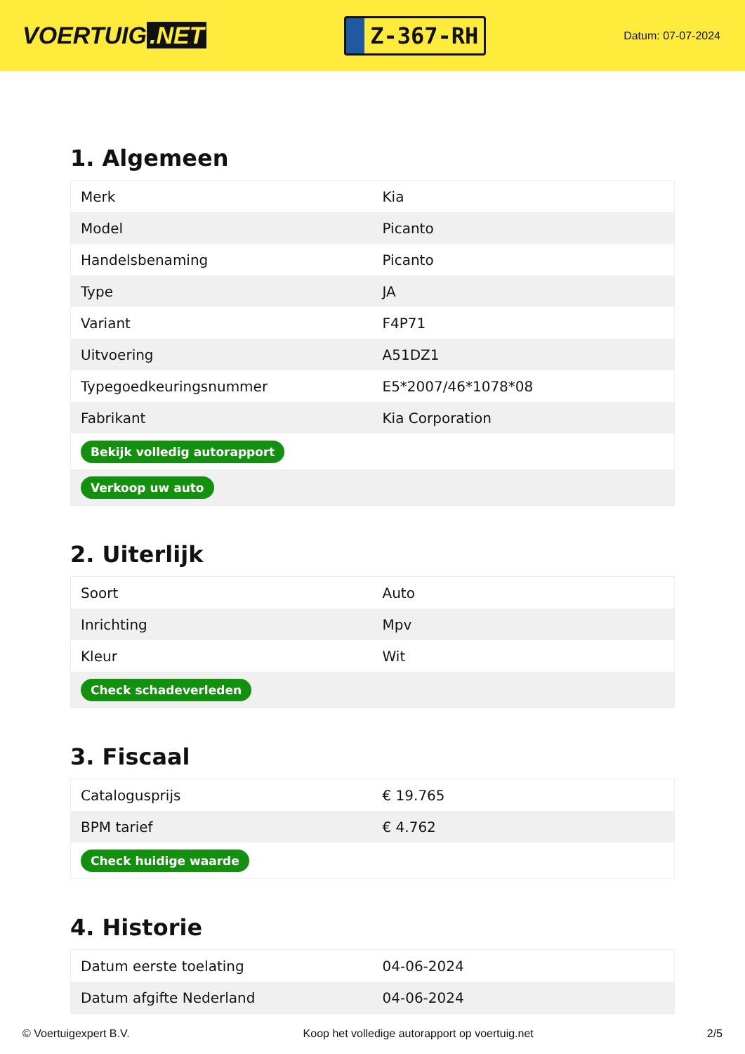VOERTUIG.NET
Z-367-RH
Datum: 07-07-2024
1. Algemeen
| Merk | Kia |
| Model | Picanto |
| Handelsbenaming | Picanto |
| Type | JA |
| Variant | F4P71 |
| Uitvoering | A51DZ1 |
| Typegoedkeuringsnummer | E5*2007/46*1078*08 |
| Fabrikant | Kia Corporation |
| Bekijk volledig autorapport | |
| Verkoop uw auto | |
2. Uiterlijk
| Soort | Auto |
| Inrichting | Mpv |
| Kleur | Wit |
| Check schadeverleden | |
3. Fiscaal
| Catalogusprijs | € 19.765 |
| BPM tarief | € 4.762 |
| Check huidige waarde | |
4. Historie
| Datum eerste toelating | 04-06-2024 |
| Datum afgifte Nederland | 04-06-2024 |
© Voertuigexpert B.V. Koop het volledige autorapport op voertuig.net 2/5